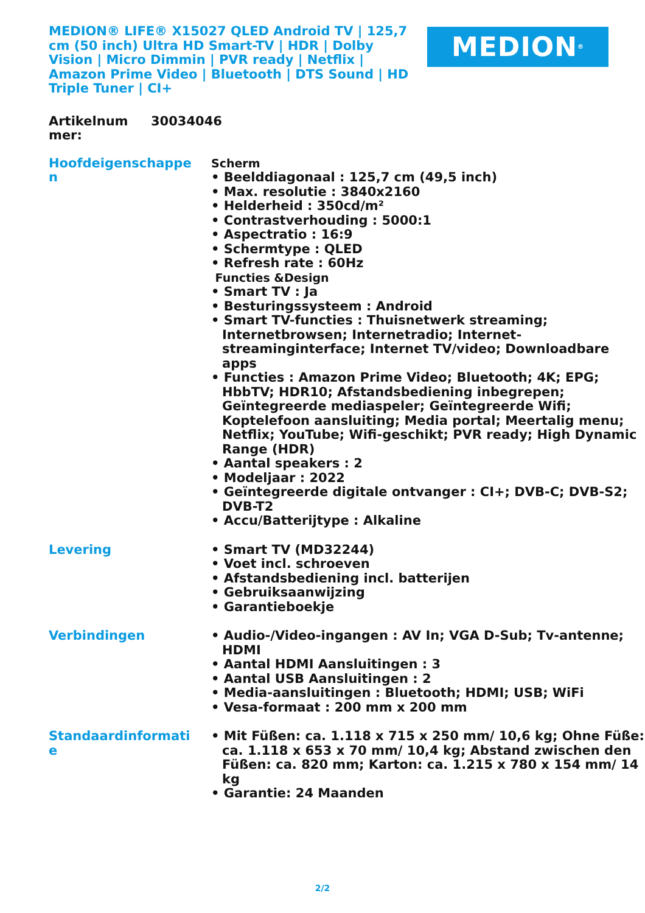MEDION® LIFE® X15027 QLED Android TV | 125,7 cm (50 inch) Ultra HD Smart-TV | HDR | Dolby Vision | Micro Dimmin | PVR ready | Netflix | Amazon Prime Video | Bluetooth | DTS Sound | HD Triple Tuner | CI+
MEDION<sup>®</sup>
Artikelnum
mer:
30034046
| Hoofdeigenschappe n | Scherm • Beelddiagonaal : 125,7 cm (49,5 inch) • Max. resolutie : 3840x2160 • Helderheid : 350cd/m² • Contrastverhouding : 5000:1 • Aspectratio : 16:9 • Schermtype : QLED • Refresh rate : 60Hz Functies &Design • Smart TV : Ja • Besturingssysteem : Android • Smart TV-functies : Thuisnetwerk streaming; Internetbrowsen; Internetradio; Internet-streaminginterface; Internet TV/video; Downloadbare apps • Functies : Amazon Prime Video; Bluetooth; 4K; EPG; HbbTV; HDR10; Afstandsbediening inbegrepen; Geïntegreerde mediaspeler; Geïntegreerde Wifi; Koptelefoon aansluiting; Media portal; Meertalig menu; Netflix; YouTube; Wifi-geschikt; PVR ready; High Dynamic Range (HDR) • Aantal speakers : 2 • Modeljaar : 2022 • Geïntegreerde digitale ontvanger : CI+; DVB-C; DVB-S2; DVB-T2 • Accu/Batterijtype : Alkaline |
| Levering | • Smart TV (MD32244) • Voet incl. schroeven • Afstandsbediening incl. batterijen • Gebruiksaanwijzing • Garantieboekje |
| Verbindingen | • Audio-/Video-ingangen : AV In; VGA D-Sub; Tv-antenne; HDMI • Aantal HDMI Aansluitingen : 3 • Aantal USB Aansluitingen : 2 • Media-aansluitingen : Bluetooth; HDMI; USB; WiFi • Vesa-formaat : 200 mm x 200 mm |
| Standaardinformati e | • Mit Füßen: ca. 1.118 x 715 x 250 mm/ 10,6 kg; Ohne Füße: ca. 1.118 x 653 x 70 mm/ 10,4 kg; Abstand zwischen den Füßen: ca. 820 mm; Karton: ca. 1.215 x 780 x 154 mm/ 14 kg • Garantie: 24 Maanden |
2/2